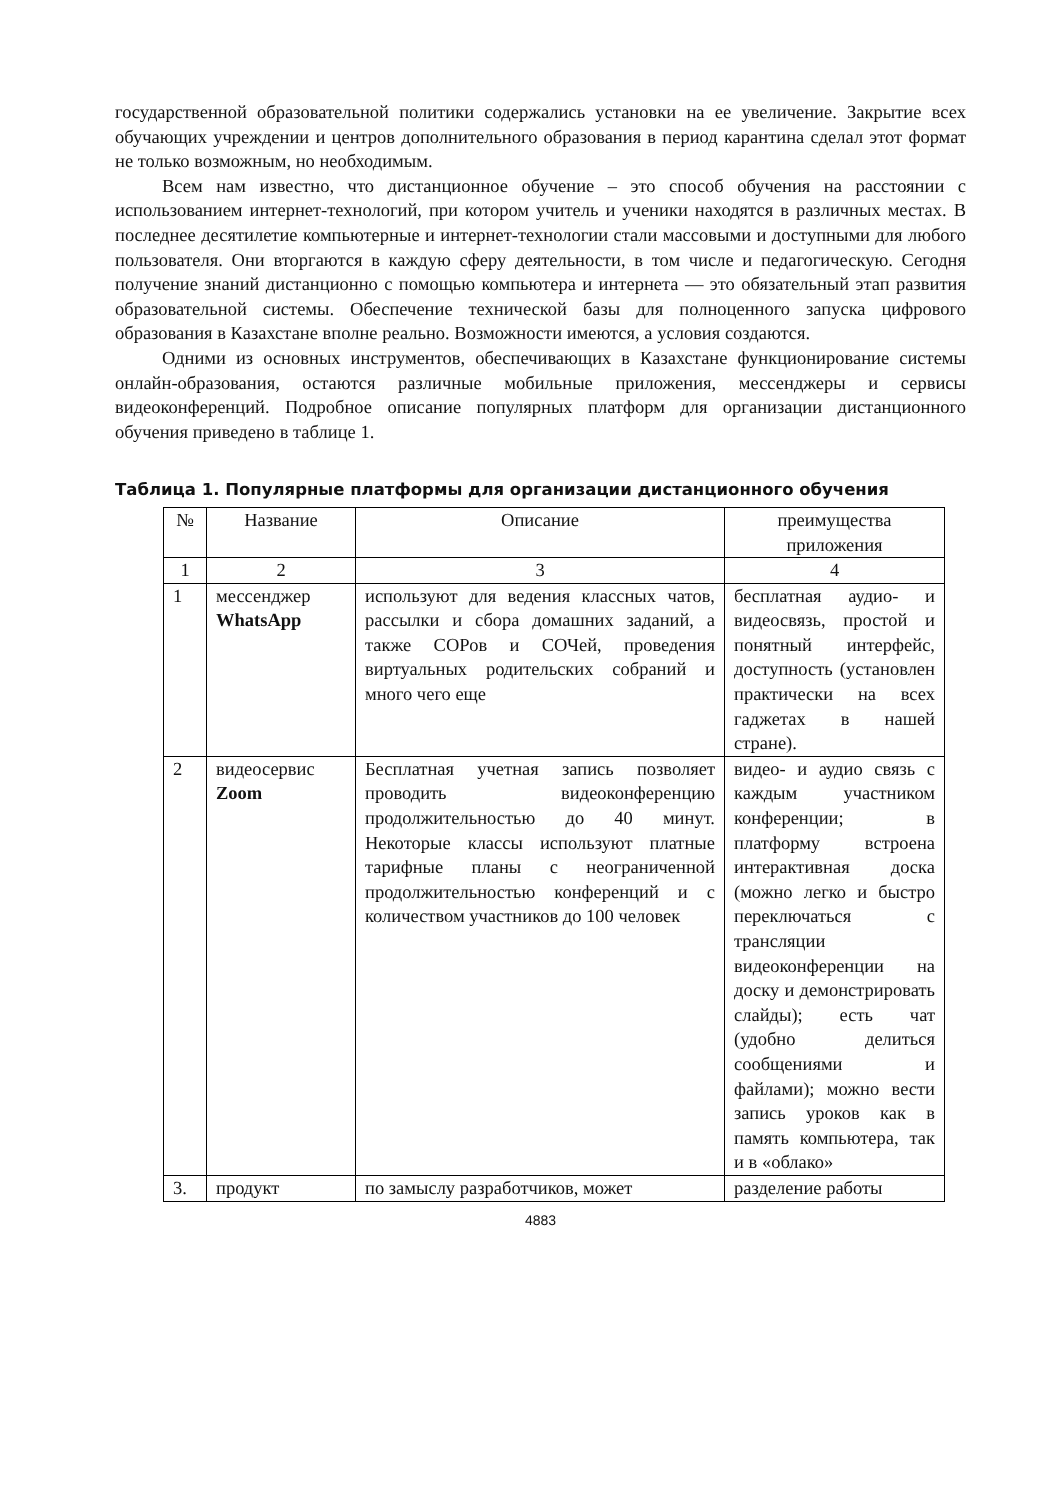государственной образовательной политики содержались установки на ее увеличение. Закрытие всех обучающих учреждении и центров дополнительного образования в период карантина сделал этот формат не только возможным, но необходимым.
Всем нам известно, что дистанционное обучение – это способ обучения на расстоянии с использованием интернет-технологий, при котором учитель и ученики находятся в различных местах. В последнее десятилетие компьютерные и интернет-технологии стали массовыми и доступными для любого пользователя. Они вторгаются в каждую сферу деятельности, в том числе и педагогическую. Сегодня получение знаний дистанционно с помощью компьютера и интернета — это обязательный этап развития образовательной системы. Обеспечение технической базы для полноценного запуска цифрового образования в Казахстане вполне реально. Возможности имеются, а условия создаются.
Одними из основных инструментов, обеспечивающих в Казахстане функционирование системы онлайн-образования, остаются различные мобильные приложения, мессенджеры и сервисы видеоконференций. Подробное описание популярных платформ для организации дистанционного обучения приведено в таблице 1.
Таблица 1. Популярные платформы для организации дистанционного обучения
| № | Название | Описание | преимущества приложения |
| 1 | 2 | 3 | 4 |
| 1 | мессенджер WhatsApp | используют для ведения классных чатов, рассылки и сбора домашних заданий, а также СОРов и СОЧей, проведения виртуальных родительских собраний и много чего еще | бесплатная аудио- и видеосвязь, простой и понятный интерфейс, доступность (установлен практически на всех гаджетах в нашей стране). |
| 2 | видеосервис Zoom | Бесплатная учетная запись позволяет проводить видеоконференцию продолжительностью до 40 минут. Некоторые классы используют платные тарифные планы с неограниченной продолжительностью конференций и с количеством участников до 100 человек | видео- и аудио связь с каждым участником конференции; в платформу встроена интерактивная доска (можно легко и быстро переключаться с трансляции видеоконференции на доску и демонстрировать слайды); есть чат (удобно делиться сообщениями и файлами); можно вести запись уроков как в память компьютера, так и в «облако» |
| 3. | продукт | по замыслу разработчиков, может | разделение работы |
4883